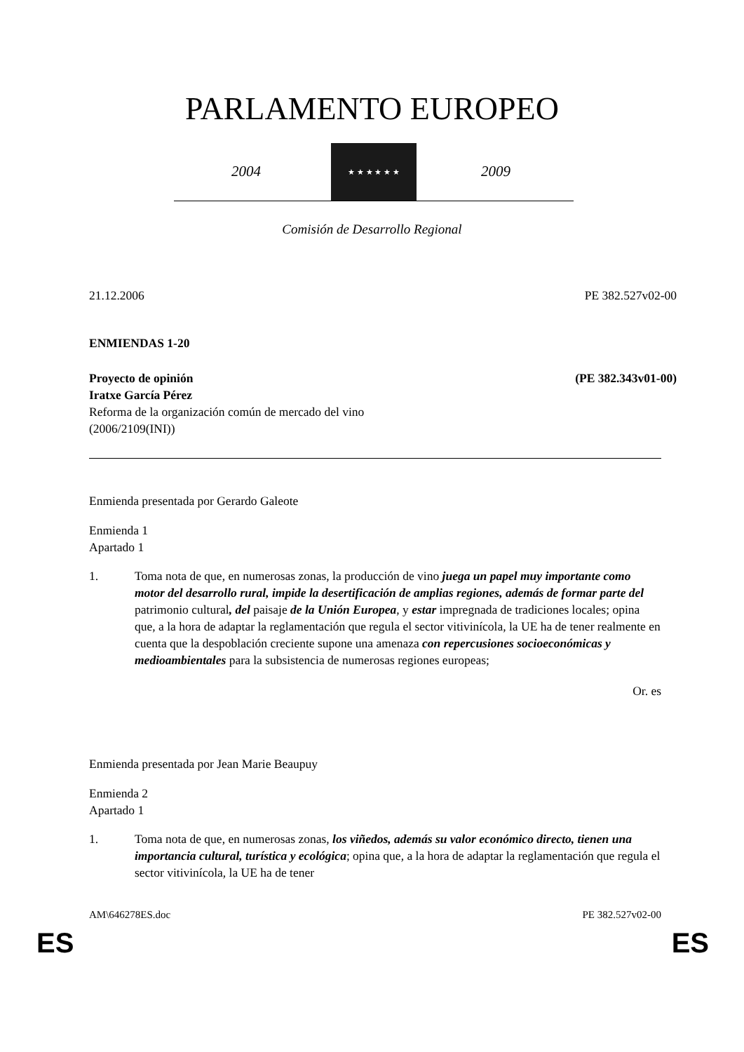PARLAMENTO EUROPEO
2004
★ ★ ★ ★ ★ ★
2009
Comisión de Desarrollo Regional
21.12.2006 PE 382.527v02-00
ENMIENDAS 1-20
Proyecto de opinión (PE 382.343v01-00)
Iratxe García Pérez
Reforma de la organización común de mercado del vino
(2006/2109(INI))
Enmienda presentada por Gerardo Galeote
Enmienda 1
Apartado 1
1. Toma nota de que, en numerosas zonas, la producción de vino juega un papel muy importante como motor del desarrollo rural, impide la desertificación de amplias regiones, además de formar parte del patrimonio cultural, del paisaje de la Unión Europea, y estar impregnada de tradiciones locales; opina que, a la hora de adaptar la reglamentación que regula el sector vitivinícola, la UE ha de tener realmente en cuenta que la despoblación creciente supone una amenaza con repercusiones socioeconómicas y medioambientales para la subsistencia de numerosas regiones europeas;
Or. es
Enmienda presentada por Jean Marie Beaupuy
Enmienda 2
Apartado 1
1. Toma nota de que, en numerosas zonas, los viñedos, además su valor económico directo, tienen una importancia cultural, turística y ecológica; opina que, a la hora de adaptar la reglamentación que regula el sector vitivinícola, la UE ha de tener
AM\646278ES.doc PE 382.527v02-00
ES ES